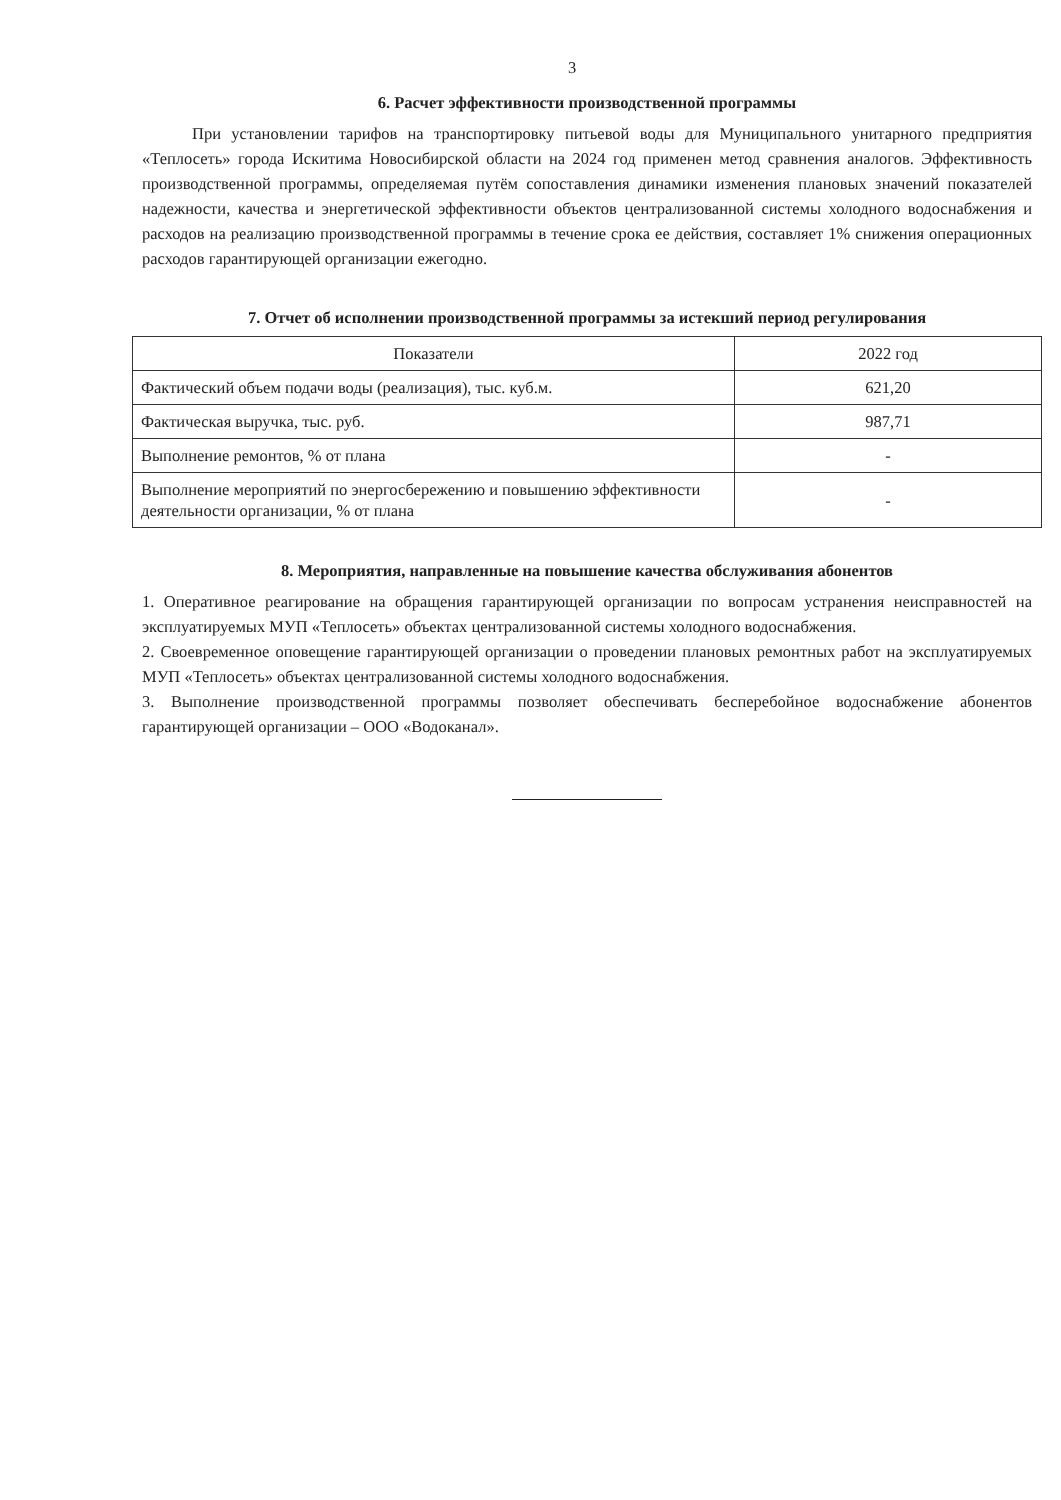3
6. Расчет эффективности производственной программы
При установлении тарифов на транспортировку питьевой воды для Муниципального унитарного предприятия «Теплосеть» города Искитима Новосибирской области на 2024 год применен метод сравнения аналогов. Эффективность производственной программы, определяемая путём сопоставления динамики изменения плановых значений показателей надежности, качества и энергетической эффективности объектов централизованной системы холодного водоснабжения и расходов на реализацию производственной программы в течение срока ее действия, составляет 1% снижения операционных расходов гарантирующей организации ежегодно.
7. Отчет об исполнении производственной программы за истекший период регулирования
| Показатели | 2022 год |
| Фактический объем подачи воды (реализация), тыс. куб.м. | 621,20 |
| Фактическая выручка, тыс. руб. | 987,71 |
| Выполнение ремонтов, % от плана | - |
| Выполнение мероприятий по энергосбережению и повышению эффективности деятельности организации, % от плана | - |
8. Мероприятия, направленные на повышение качества обслуживания абонентов
1. Оперативное реагирование на обращения гарантирующей организации по вопросам устранения неисправностей на эксплуатируемых МУП «Теплосеть» объектах централизованной системы холодного водоснабжения.
2. Своевременное оповещение гарантирующей организации о проведении плановых ремонтных работ на эксплуатируемых МУП «Теплосеть» объектах централизованной системы холодного водоснабжения.
3. Выполнение производственной программы позволяет обеспечивать бесперебойное водоснабжение абонентов гарантирующей организации – ООО «Водоканал».